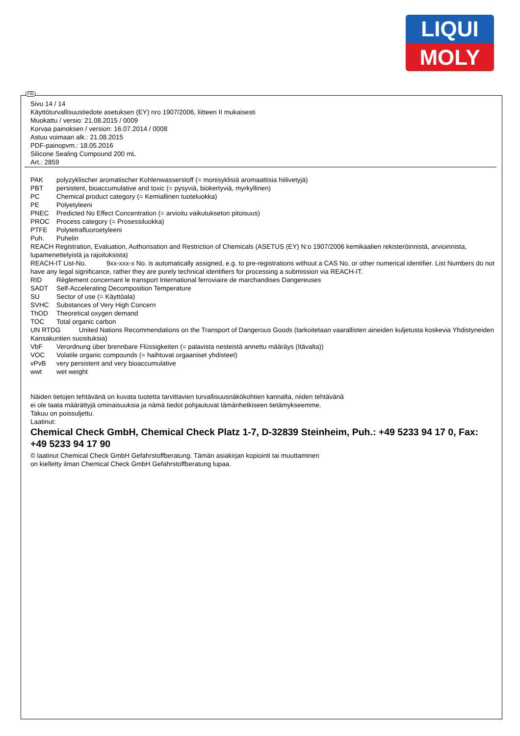LIQUI
MOLY
FIN
Sivu 14 / 14
Käyttöturvallisuustiedote asetuksen (EY) nro 1907/2006, liitteen II mukaisesti
Muokattu / versio: 21.08.2015 / 0009
Korvaa painoksen / version: 16.07.2014 / 0008
Astuu voimaan alk.: 21.08.2015
PDF-painopvm.: 18.05.2016
Silicone Sealing Compound 200 mL
Art.: 2859
PAK polyzyklischer aromatischer Kohlenwasserstoff (= monisyklisiä aromaattisia hiilivetyjä)
PBT persistent, bioaccumulative and toxic (= pysyviä, biokertyviä, myrkyllinen)
PC Chemical product category (= Kemiallinen tuoteluokka)
PE Polyetyleeni
PNEC Predicted No Effect Concentration (= arvioitu vaikutukseton pitoisuus)
PROC Process category (= Prosessiluokka)
PTFE Polytetrafluoroetyleeni
Puh. Puhelin
REACH Registration, Evaluation, Authorisation and Restriction of Chemicals (ASETUS (EY) N:o 1907/2006 kemikaalien rekisteröinnistä, arvioinnista, lupamenettelyistä ja rajoituksista)
REACH-IT List-No. 9xx-xxx-x No. is automatically assigned, e.g. to pre-registrations without a CAS No. or other numerical identifier. List Numbers do not have any legal significance, rather they are purely technical identifiers for processing a submission via REACH-IT.
RID Règlement concernant le transport International ferroviaire de marchandises Dangereuses
SADT Self-Accelerating Decomposition Temperature
SU Sector of use (= Käyttöala)
SVHC Substances of Very High Concern
ThOD Theoretical oxygen demand
TOC Total organic carbon
UN RTDG United Nations Recommendations on the Transport of Dangerous Goods (tarkoitetaan vaarallisten aineiden kuljetusta koskevia Yhdistyneiden Kansakuntien suosituksia)
VbF Verordnung über brennbare Flüssigkeiten (= palavista nesteistä annettu määräys (Itävalta))
VOC Volatile organic compounds (= haihtuvat orgaaniset yhdisteet)
vPvB very persistent and very bioaccumulative
wwt wet weight
Näiden tietojen tehtävänä on kuvata tuotetta tarvittavien turvallisuusnäkökohtien kannalta, niiden tehtävänä
ei ole taata määrättyjä ominaisuuksia ja nämä tiedot pohjautuvat tämänhetkiseen tietämykseemme.
Takuu on poissuljettu.
Laatinut:
Chemical Check GmbH, Chemical Check Platz 1-7, D-32839 Steinheim, Puh.: +49 5233 94 17 0, Fax: +49 5233 94 17 90
© laatinut Chemical Check GmbH Gefahrstoffberatung. Tämän asiakirjan kopiointi tai muuttaminen
on kielletty ilman Chemical Check GmbH Gefahrstoffberatung lupaa.